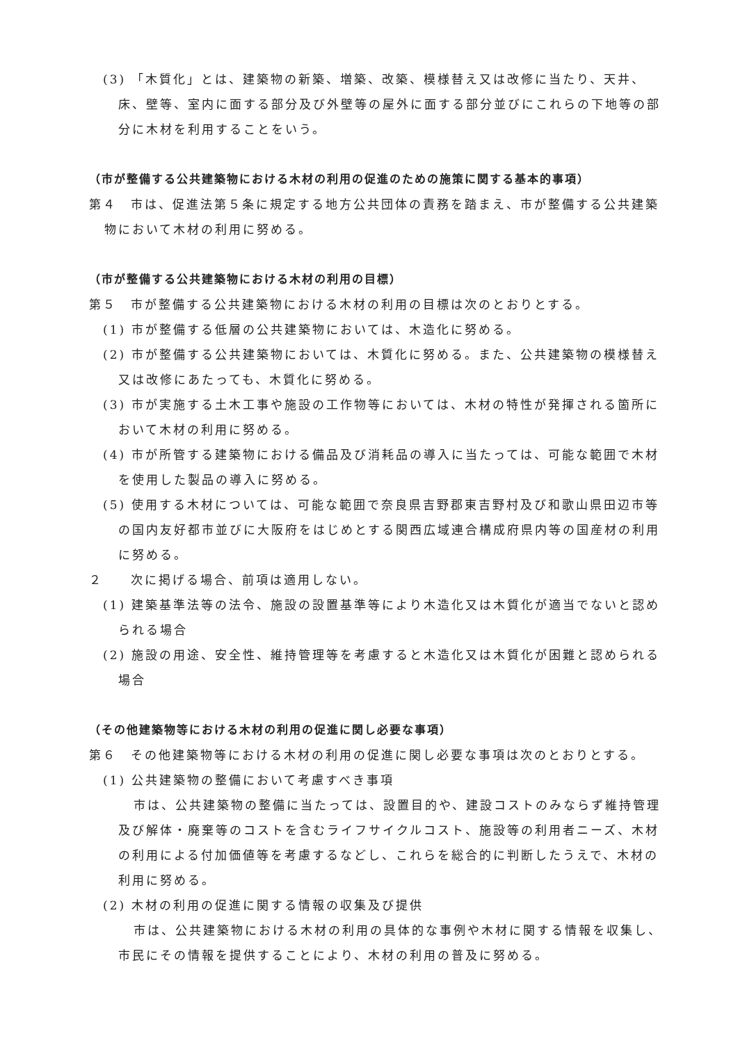(3) 「木質化」とは、建築物の新築、増築、改築、模様替え又は改修に当たり、天井、床、壁等、室内に面する部分及び外壁等の屋外に面する部分並びにこれらの下地等の部分に木材を利用することをいう。
（市が整備する公共建築物における木材の利用の促進のための施策に関する基本的事項）
第４　市は、促進法第５条に規定する地方公共団体の責務を踏まえ、市が整備する公共建築物において木材の利用に努める。
（市が整備する公共建築物における木材の利用の目標）
第５　市が整備する公共建築物における木材の利用の目標は次のとおりとする。
(1) 市が整備する低層の公共建築物においては、木造化に努める。
(2) 市が整備する公共建築物においては、木質化に努める。また、公共建築物の模様替え又は改修にあたっても、木質化に努める。
(3) 市が実施する土木工事や施設の工作物等においては、木材の特性が発揮される箇所において木材の利用に努める。
(4) 市が所管する建築物における備品及び消耗品の導入に当たっては、可能な範囲で木材を使用した製品の導入に努める。
(5) 使用する木材については、可能な範囲で奈良県吉野郡東吉野村及び和歌山県田辺市等の国内友好都市並びに大阪府をはじめとする関西広域連合構成府県内等の国産材の利用に努める。
２　　次に掲げる場合、前項は適用しない。
(1) 建築基準法等の法令、施設の設置基準等により木造化又は木質化が適当でないと認められる場合
(2) 施設の用途、安全性、維持管理等を考慮すると木造化又は木質化が困難と認められる場合
（その他建築物等における木材の利用の促進に関し必要な事項）
第６　その他建築物等における木材の利用の促進に関し必要な事項は次のとおりとする。
(1) 公共建築物の整備において考慮すべき事項
市は、公共建築物の整備に当たっては、設置目的や、建設コストのみならず維持管理及び解体・廃棄等のコストを含むライフサイクルコスト、施設等の利用者ニーズ、木材の利用による付加価値等を考慮するなどし、これらを総合的に判断したうえで、木材の利用に努める。
(2) 木材の利用の促進に関する情報の収集及び提供
市は、公共建築物における木材の利用の具体的な事例や木材に関する情報を収集し、市民にその情報を提供することにより、木材の利用の普及に努める。